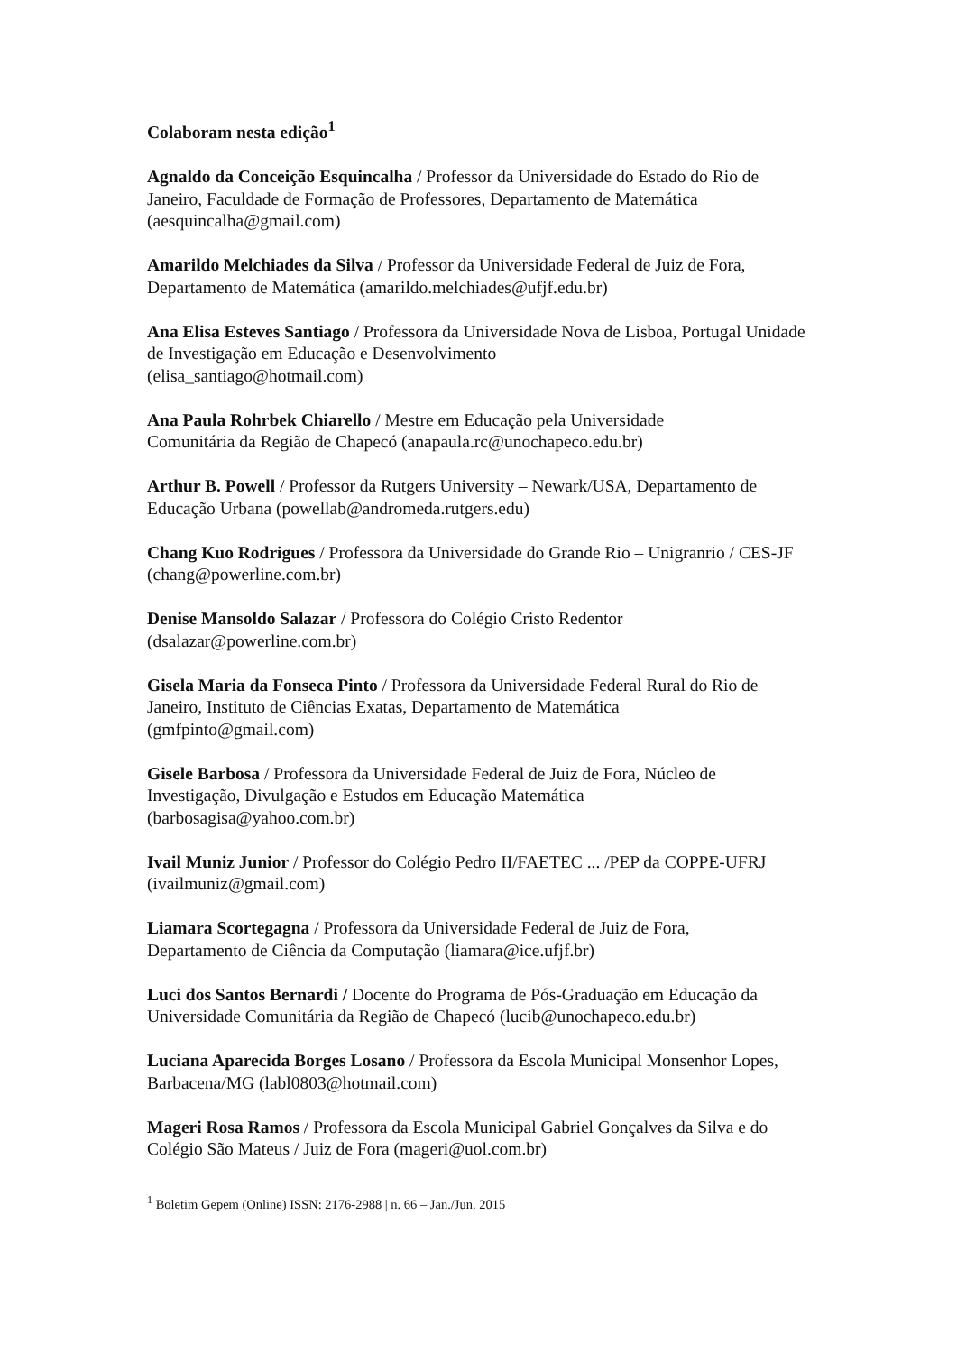Colaboram nesta edição<sup>1</sup>
Agnaldo da Conceição Esquincalha / Professor da Universidade do Estado do Rio de Janeiro, Faculdade de Formação de Professores, Departamento de Matemática (aesquincalha@gmail.com)
Amarildo Melchiades da Silva / Professor da Universidade Federal de Juiz de Fora, Departamento de Matemática (amarildo.melchiades@ufjf.edu.br)
Ana Elisa Esteves Santiago / Professora da Universidade Nova de Lisboa, Portugal Unidade de Investigação em Educação e Desenvolvimento
(elisa_santiago@hotmail.com)
Ana Paula Rohrbek Chiarello / Mestre em Educação pela Universidade
Comunitária da Região de Chapecó (anapaula.rc@unochapeco.edu.br)
Arthur B. Powell / Professor da Rutgers University – Newark/USA, Departamento de Educação Urbana (powellab@andromeda.rutgers.edu)
Chang Kuo Rodrigues / Professora da Universidade do Grande Rio – Unigranrio / CES-JF (chang@powerline.com.br)
Denise Mansoldo Salazar / Professora do Colégio Cristo Redentor
(dsalazar@powerline.com.br)
Gisela Maria da Fonseca Pinto / Professora da Universidade Federal Rural do Rio de Janeiro, Instituto de Ciências Exatas, Departamento de Matemática
(gmfpinto@gmail.com)
Gisele Barbosa / Professora da Universidade Federal de Juiz de Fora, Núcleo de Investigação, Divulgação e Estudos em Educação Matemática
(barbosagisa@yahoo.com.br)
Ivail Muniz Junior / Professor do Colégio Pedro II/FAETEC ... /PEP da COPPE-UFRJ (ivailmuniz@gmail.com)
Liamara Scortegagna / Professora da Universidade Federal de Juiz de Fora,
Departamento de Ciência da Computação (liamara@ice.ufjf.br)
Luci dos Santos Bernardi / Docente do Programa de Pós-Graduação em Educação da Universidade Comunitária da Região de Chapecó (lucib@unochapeco.edu.br)
Luciana Aparecida Borges Losano / Professora da Escola Municipal Monsenhor Lopes, Barbacena/MG (labl0803@hotmail.com)
Mageri Rosa Ramos / Professora da Escola Municipal Gabriel Gonçalves da Silva e do Colégio São Mateus / Juiz de Fora (mageri@uol.com.br)
<sup>1</sup> Boletim Gepem (Online) ISSN: 2176-2988 | n. 66 – Jan./Jun. 2015